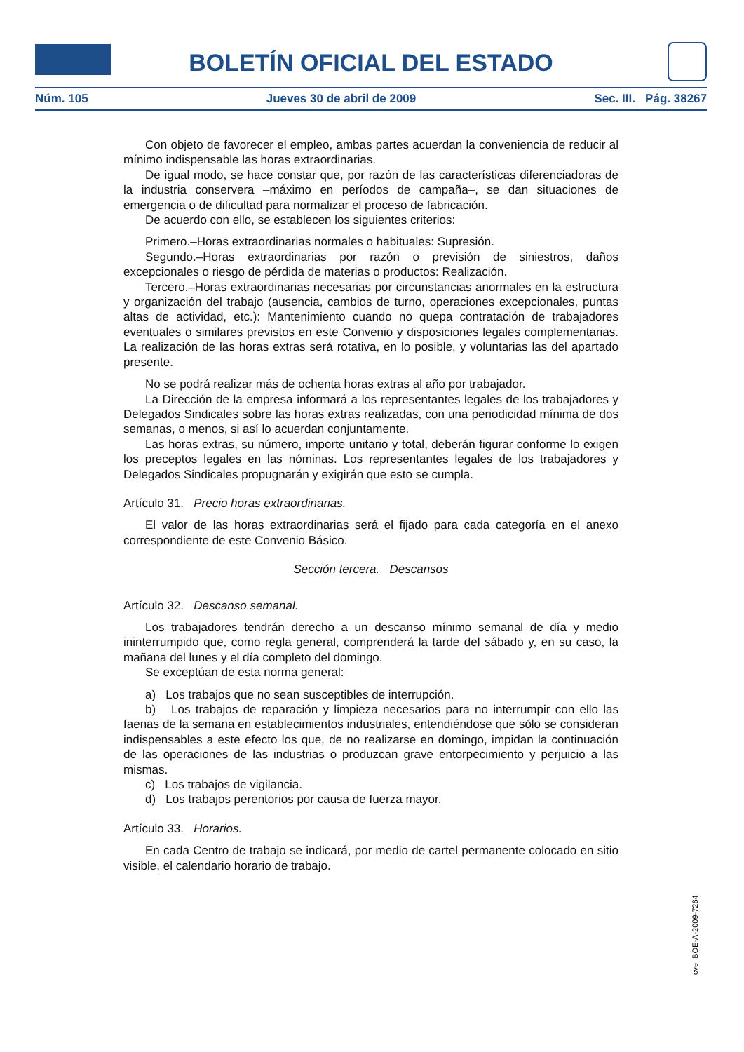BOLETÍN OFICIAL DEL ESTADO
Núm. 105 Jueves 30 de abril de 2009 Sec. III. Pág. 38267
Con objeto de favorecer el empleo, ambas partes acuerdan la conveniencia de reducir al mínimo indispensable las horas extraordinarias.
De igual modo, se hace constar que, por razón de las características diferenciadoras de la industria conservera –máximo en períodos de campaña–, se dan situaciones de emergencia o de dificultad para normalizar el proceso de fabricación.
De acuerdo con ello, se establecen los siguientes criterios:
Primero.–Horas extraordinarias normales o habituales: Supresión.
Segundo.–Horas extraordinarias por razón o previsión de siniestros, daños excepcionales o riesgo de pérdida de materias o productos: Realización.
Tercero.–Horas extraordinarias necesarias por circunstancias anormales en la estructura y organización del trabajo (ausencia, cambios de turno, operaciones excepcionales, puntas altas de actividad, etc.): Mantenimiento cuando no quepa contratación de trabajadores eventuales o similares previstos en este Convenio y disposiciones legales complementarias. La realización de las horas extras será rotativa, en lo posible, y voluntarias las del apartado presente.
No se podrá realizar más de ochenta horas extras al año por trabajador.
La Dirección de la empresa informará a los representantes legales de los trabajadores y Delegados Sindicales sobre las horas extras realizadas, con una periodicidad mínima de dos semanas, o menos, si así lo acuerdan conjuntamente.
Las horas extras, su número, importe unitario y total, deberán figurar conforme lo exigen los preceptos legales en las nóminas. Los representantes legales de los trabajadores y Delegados Sindicales propugnarán y exigirán que esto se cumpla.
Artículo 31. Precio horas extraordinarias.
El valor de las horas extraordinarias será el fijado para cada categoría en el anexo correspondiente de este Convenio Básico.
Sección tercera. Descansos
Artículo 32. Descanso semanal.
Los trabajadores tendrán derecho a un descanso mínimo semanal de día y medio ininterrumpido que, como regla general, comprenderá la tarde del sábado y, en su caso, la mañana del lunes y el día completo del domingo.
Se exceptúan de esta norma general:
a) Los trabajos que no sean susceptibles de interrupción.
b) Los trabajos de reparación y limpieza necesarios para no interrumpir con ello las faenas de la semana en establecimientos industriales, entendiéndose que sólo se consideran indispensables a este efecto los que, de no realizarse en domingo, impidan la continuación de las operaciones de las industrias o produzcan grave entorpecimiento y perjuicio a las mismas.
c) Los trabajos de vigilancia.
d) Los trabajos perentorios por causa de fuerza mayor.
Artículo 33. Horarios.
En cada Centro de trabajo se indicará, por medio de cartel permanente colocado en sitio visible, el calendario horario de trabajo.
cve: BOE-A-2009-7264